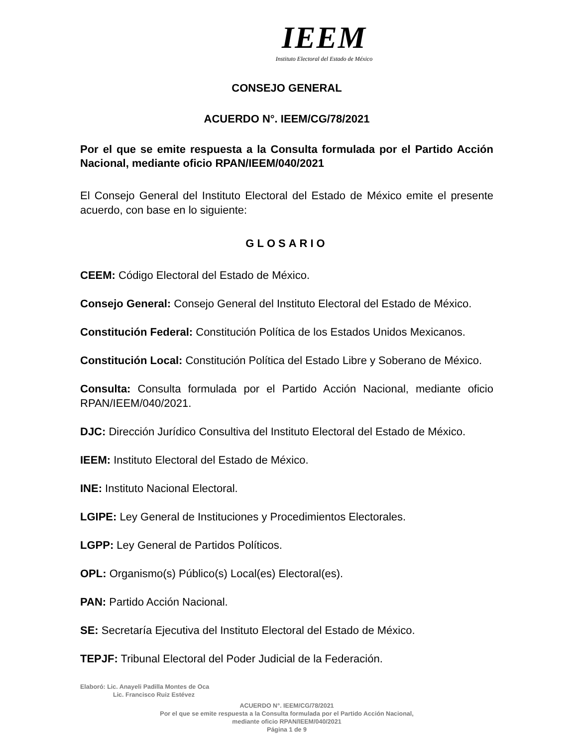IEEM
Instituto Electoral del Estado de México
CONSEJO GENERAL
ACUERDO N°. IEEM/CG/78/2021
Por el que se emite respuesta a la Consulta formulada por el Partido Acción Nacional, mediante oficio RPAN/IEEM/040/2021
El Consejo General del Instituto Electoral del Estado de México emite el presente acuerdo, con base en lo siguiente:
GLOSARIO
CEEM: Código Electoral del Estado de México.
Consejo General: Consejo General del Instituto Electoral del Estado de México.
Constitución Federal: Constitución Política de los Estados Unidos Mexicanos.
Constitución Local: Constitución Política del Estado Libre y Soberano de México.
Consulta: Consulta formulada por el Partido Acción Nacional, mediante oficio RPAN/IEEM/040/2021.
DJC: Dirección Jurídico Consultiva del Instituto Electoral del Estado de México.
IEEM: Instituto Electoral del Estado de México.
INE: Instituto Nacional Electoral.
LGIPE: Ley General de Instituciones y Procedimientos Electorales.
LGPP: Ley General de Partidos Políticos.
OPL: Organismo(s) Público(s) Local(es) Electoral(es).
PAN: Partido Acción Nacional.
SE: Secretaría Ejecutiva del Instituto Electoral del Estado de México.
TEPJF: Tribunal Electoral del Poder Judicial de la Federación.
Elaboró: Lic. Anayeli Padilla Montes de Oca
Lic. Francisco Ruiz Estévez
ACUERDO N°. IEEM/CG/78/2021
Por el que se emite respuesta a la Consulta formulada por el Partido Acción Nacional,
mediante oficio RPAN/IEEM/040/2021
Página 1 de 9